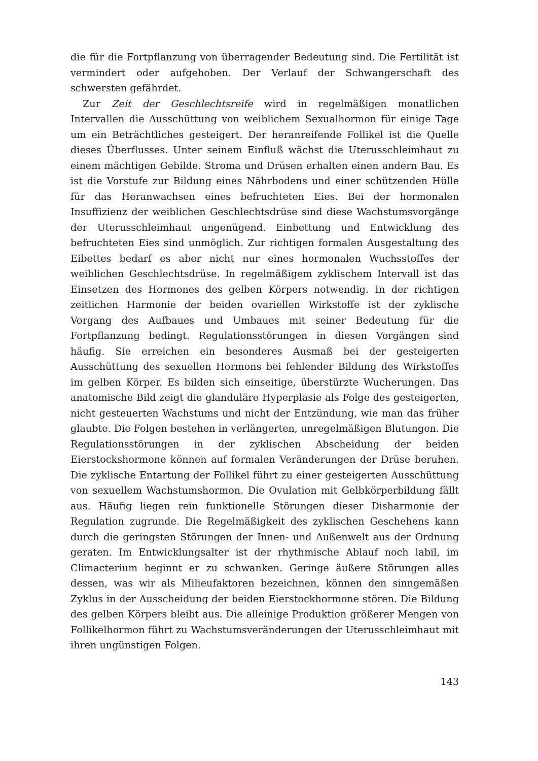die für die Fortpflanzung von überragender Bedeutung sind. Die Fertilität ist vermindert oder aufgehoben. Der Verlauf der Schwangerschaft des schwersten gefährdet.
Zur Zeit der Geschlechtsreife wird in regelmäßigen monatlichen Intervallen die Ausschüttung von weiblichem Sexualhormon für einige Tage um ein Beträchtliches gesteigert. Der heranreifende Follikel ist die Quelle dieses Überflusses. Unter seinem Einfluß wächst die Uterusschleimhaut zu einem mächtigen Gebilde. Stroma und Drüsen erhalten einen andern Bau. Es ist die Vorstufe zur Bildung eines Nährbodens und einer schützenden Hülle für das Heranwachsen eines befruchteten Eies. Bei der hormonalen Insuffizienz der weiblichen Geschlechtsdrüse sind diese Wachstumsvorgänge der Uterusschleimhaut ungenügend. Einbettung und Entwicklung des befruchteten Eies sind unmöglich. Zur richtigen formalen Ausgestaltung des Eibettes bedarf es aber nicht nur eines hormonalen Wuchsstoffes der weiblichen Geschlechtsdrüse. In regelmäßigem zyklischem Intervall ist das Einsetzen des Hormones des gelben Körpers notwendig. In der richtigen zeitlichen Harmonie der beiden ovariellen Wirkstoffe ist der zyklische Vorgang des Aufbaues und Umbaues mit seiner Bedeutung für die Fortpflanzung bedingt. Regulationsstörungen in diesen Vorgängen sind häufig. Sie erreichen ein besonderes Ausmaß bei der gesteigerten Ausschüttung des sexuellen Hormons bei fehlender Bildung des Wirkstoffes im gelben Körper. Es bilden sich einseitige, überstürzte Wucherungen. Das anatomische Bild zeigt die glanduläre Hyperplasie als Folge des gesteigerten, nicht gesteuerten Wachstums und nicht der Entzündung, wie man das früher glaubte. Die Folgen bestehen in verlängerten, unregelmäßigen Blutungen. Die Regulationsstörungen in der zyklischen Abscheidung der beiden Eierstockshormone können auf formalen Veränderungen der Drüse beruhen. Die zyklische Entartung der Follikel führt zu einer gesteigerten Ausschüttung von sexuellem Wachstumshormon. Die Ovulation mit Gelbkörperbildung fällt aus. Häufig liegen rein funktionelle Störungen dieser Disharmonie der Regulation zugrunde. Die Regelmäßigkeit des zyklischen Geschehens kann durch die geringsten Störungen der Innen- und Außenwelt aus der Ordnung geraten. Im Entwicklungsalter ist der rhythmische Ablauf noch labil, im Climacterium beginnt er zu schwanken. Geringe äußere Störungen alles dessen, was wir als Milieufaktoren bezeichnen, können den sinngemäßen Zyklus in der Ausscheidung der beiden Eierstockhormone stören. Die Bildung des gelben Körpers bleibt aus. Die alleinige Produktion größerer Mengen von Follikelhormon führt zu Wachstumsveränderungen der Uterusschleimhaut mit ihren ungünstigen Folgen.
143